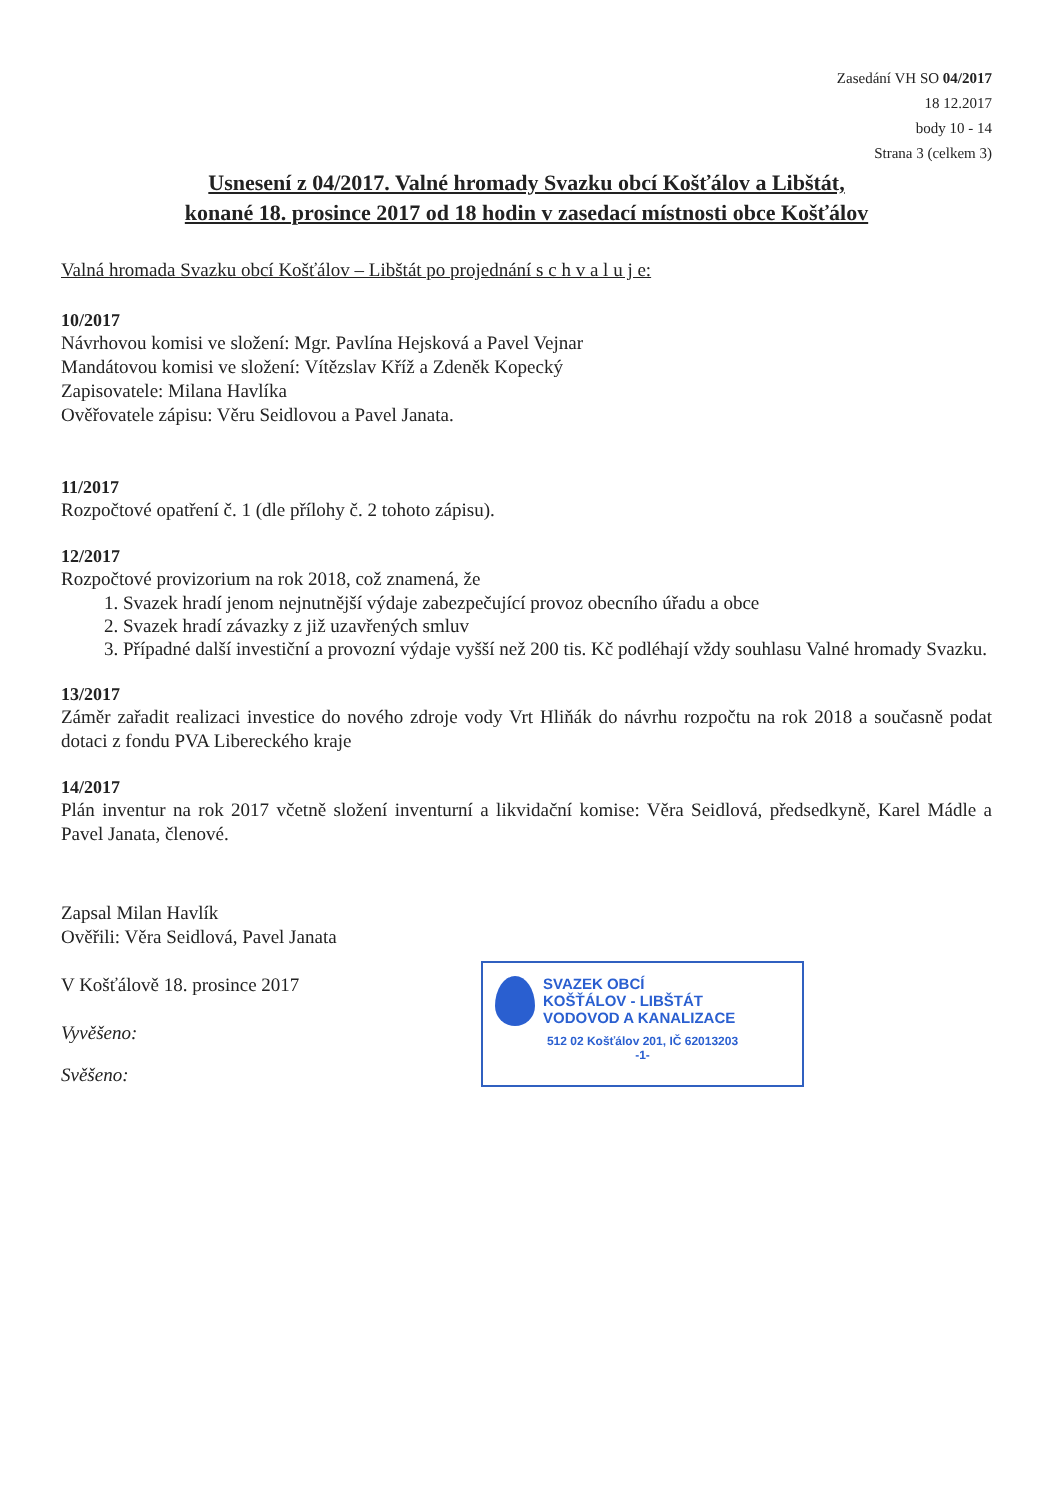Zasedání VH SO 04/2017
18 12.2017
body 10 - 14
Strana 3 (celkem 3)
Usnesení z 04/2017. Valné hromady Svazku obcí Košťálov a Libštát,
konané 18. prosince 2017 od 18 hodin v zasedací místnosti obce Košťálov
Valná hromada Svazku obcí Košťálov – Libštát po projednání s c h v a l u j e:
10/2017
Návrhovou komisi ve složení: Mgr. Pavlína Hejsková a Pavel Vejnar
Mandátovou komisi ve složení: Vítězslav Kříž a Zdeněk Kopecký
Zapisovatele: Milana Havlíka
Ověřovatele zápisu: Věru Seidlovou a Pavel Janata.
11/2017
Rozpočtové opatření č. 1 (dle přílohy č. 2 tohoto zápisu).
12/2017
Rozpočtové provizorium na rok 2018, což znamená, že
1. Svazek hradí jenom nejnutnější výdaje zabezpečující provoz obecního úřadu a obce
2. Svazek hradí závazky z již uzavřených smluv
3. Případné další investiční a provozní výdaje vyšší než 200 tis. Kč podléhají vždy souhlasu Valné hromady Svazku.
13/2017
Záměr zařadit realizaci investice do nového zdroje vody Vrt Hliňák do návrhu rozpočtu na rok 2018 a současně podat dotaci z fondu PVA Libereckého kraje
14/2017
Plán inventur na rok 2017 včetně složení inventurní a likvidační komise: Věra Seidlová, předsedkyně, Karel Mádle a Pavel Janata, členové.
Zapsal Milan Havlík
Ověřili: Věra Seidlová, Pavel Janata
V Košťálově 18. prosince 2017
Vyvěšeno:
Svěšeno:
SVAZEK OBCÍ
KOŠŤÁLOV - LIBŠTÁT
VODOVOD A KANALIZACE
512 02 Košťálov 201, IČ 62013203
-1-